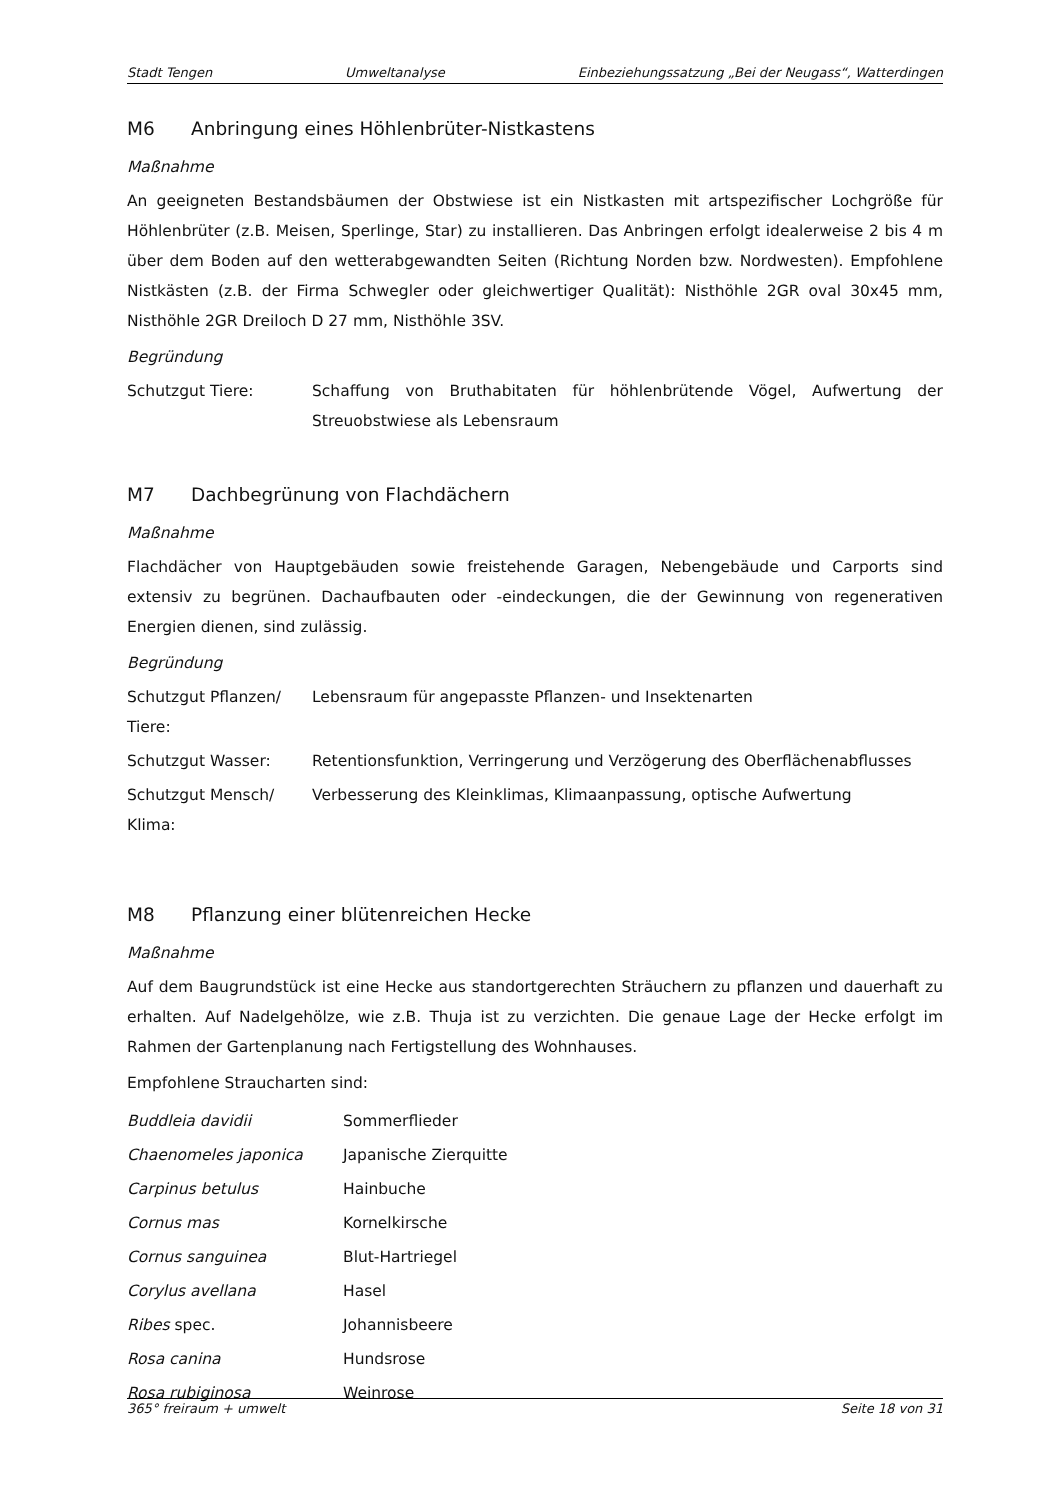Stadt Tengen Umweltanalyse Einbeziehungssatzung „Bei der Neugass“, Watterdingen
M6 Anbringung eines Höhlenbrüter-Nistkastens
Maßnahme
An geeigneten Bestandsbäumen der Obstwiese ist ein Nistkasten mit artspezifischer Lochgröße für Höhlenbrüter (z.B. Meisen, Sperlinge, Star) zu installieren. Das Anbringen erfolgt idealerweise 2 bis 4 m über dem Boden auf den wetterabgewandten Seiten (Richtung Norden bzw. Nordwesten). Empfohlene Nistkästen (z.B. der Firma Schwegler oder gleichwertiger Qualität): Nisthöhle 2GR oval 30x45 mm, Nisthöhle 2GR Dreiloch D 27 mm, Nisthöhle 3SV.
Begründung
Schutzgut Tiere: Schaffung von Bruthabitaten für höhlenbrütende Vögel, Aufwertung der Streuobstwiese als Lebensraum
M7 Dachbegrünung von Flachdächern
Maßnahme
Flachdächer von Hauptgebäuden sowie freistehende Garagen, Nebengebäude und Carports sind extensiv zu begrünen. Dachaufbauten oder -eindeckungen, die der Gewinnung von regenerativen Energien dienen, sind zulässig.
Begründung
Schutzgut Pflanzen/ Tiere:
Lebensraum für angepasste Pflanzen- und Insektenarten
Schutzgut Wasser: Retentionsfunktion, Verringerung und Verzögerung des Oberflächenabflusses
Schutzgut Mensch/ Klima:
Verbesserung des Kleinklimas, Klimaanpassung, optische Aufwertung
M8 Pflanzung einer blütenreichen Hecke
Maßnahme
Auf dem Baugrundstück ist eine Hecke aus standortgerechten Sträuchern zu pflanzen und dauerhaft zu erhalten. Auf Nadelgehölze, wie z.B. Thuja ist zu verzichten. Die genaue Lage der Hecke erfolgt im Rahmen der Gartenplanung nach Fertigstellung des Wohnhauses.
Empfohlene Straucharten sind:
Buddleia davidii Sommerflieder
Chaenomeles japonica Japanische Zierquitte
Carpinus betulus Hainbuche
Cornus mas Kornelkirsche
Cornus sanguinea Blut-Hartriegel
Corylus avellana Hasel
Ribes spec. Johannisbeere
Rosa canina Hundsrose
Rosa rubiginosa Weinrose
365° freiraum + umwelt Seite 18 von 31